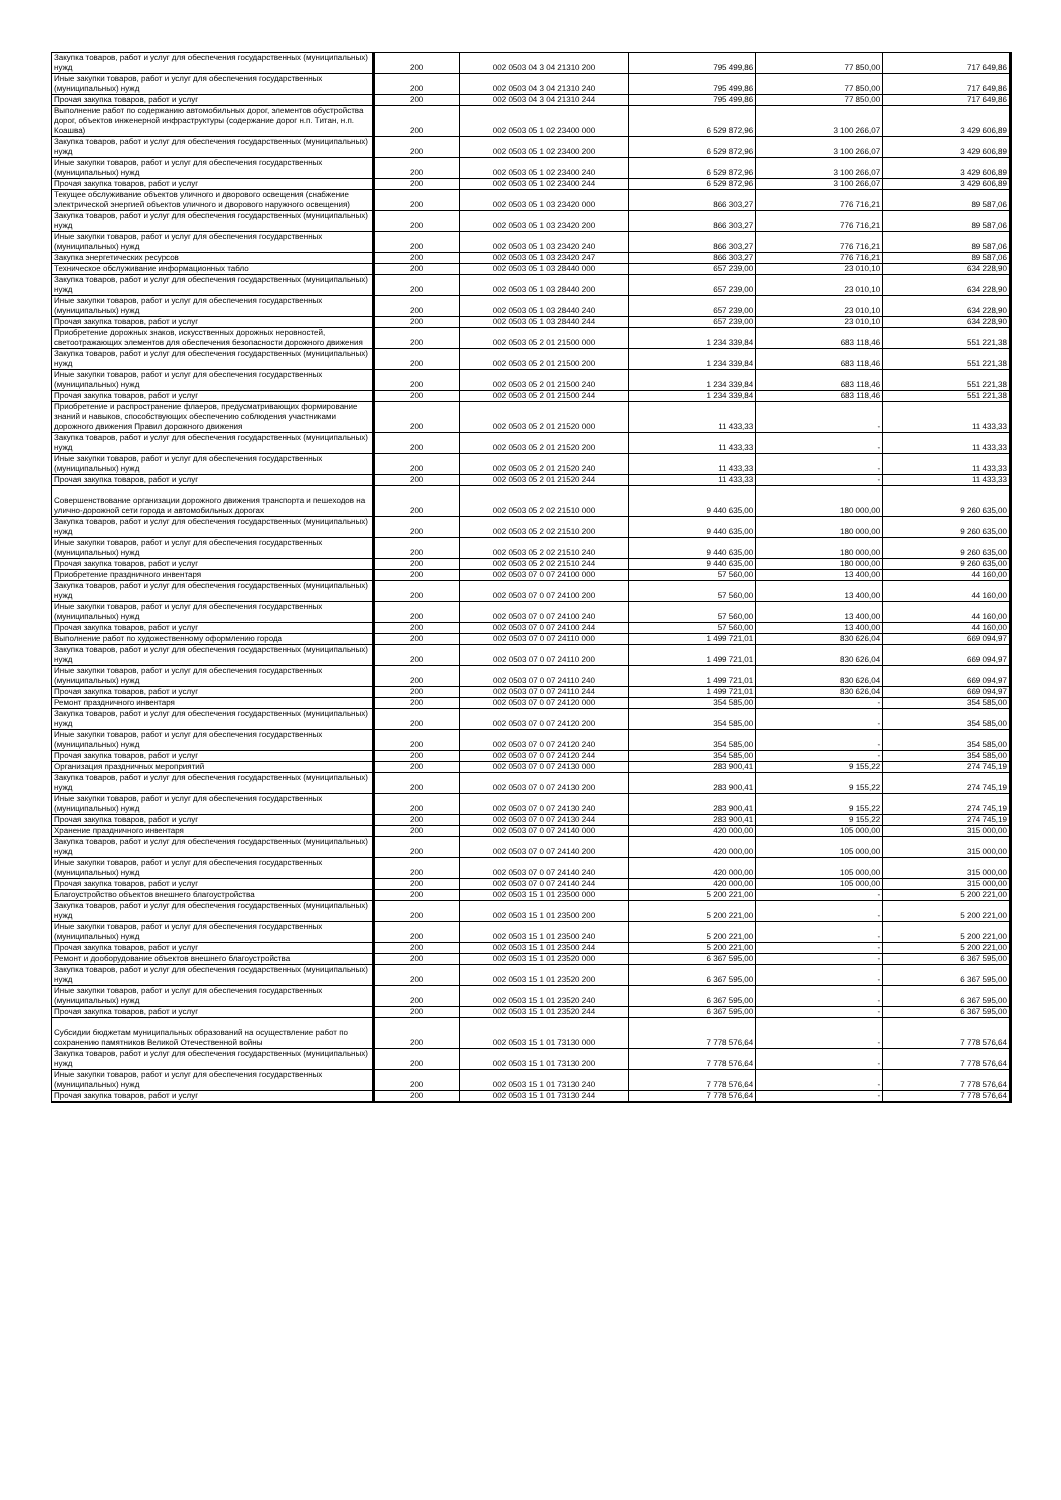| Закупка товаров, работ и услуг для обеспечения государственных (муниципальных) нужд | 200 | 002 0503 04 3 04 21310 200 | 795 499,86 | 77 850,00 | 717 649,86 |
| Иные закупки товаров, работ и услуг для обеспечения государственных (муниципальных) нужд | 200 | 002 0503 04 3 04 21310 240 | 795 499,86 | 77 850,00 | 717 649,86 |
| Прочая закупка товаров, работ и услуг | 200 | 002 0503 04 3 04 21310 244 | 795 499,86 | 77 850,00 | 717 649,86 |
| Выполнение работ по содержанию автомобильных дорог, элементов обустройства дорог, объектов инженерной инфраструктуры (содержание дорог н.п. Титан, н.п. Коашва) | 200 | 002 0503 05 1 02 23400 000 | 6 529 872,96 | 3 100 266,07 | 3 429 606,89 |
| Закупка товаров, работ и услуг для обеспечения государственных (муниципальных) нужд | 200 | 002 0503 05 1 02 23400 200 | 6 529 872,96 | 3 100 266,07 | 3 429 606,89 |
| Иные закупки товаров, работ и услуг для обеспечения государственных (муниципальных) нужд | 200 | 002 0503 05 1 02 23400 240 | 6 529 872,96 | 3 100 266,07 | 3 429 606,89 |
| Прочая закупка товаров, работ и услуг | 200 | 002 0503 05 1 02 23400 244 | 6 529 872,96 | 3 100 266,07 | 3 429 606,89 |
| Текущее обслуживание объектов уличного и дворового освещения (снабжение электрической энергией объектов уличного и дворового наружного освещения) | 200 | 002 0503 05 1 03 23420 000 | 866 303,27 | 776 716,21 | 89 587,06 |
| Закупка товаров, работ и услуг для обеспечения государственных (муниципальных) нужд | 200 | 002 0503 05 1 03 23420 200 | 866 303,27 | 776 716,21 | 89 587,06 |
| Иные закупки товаров, работ и услуг для обеспечения государственных (муниципальных) нужд | 200 | 002 0503 05 1 03 23420 240 | 866 303,27 | 776 716,21 | 89 587,06 |
| Закупка энергетических ресурсов | 200 | 002 0503 05 1 03 23420 247 | 866 303,27 | 776 716,21 | 89 587,06 |
| Техническое обслуживание информационных табло | 200 | 002 0503 05 1 03 28440 000 | 657 239,00 | 23 010,10 | 634 228,90 |
| Закупка товаров, работ и услуг для обеспечения государственных (муниципальных) нужд | 200 | 002 0503 05 1 03 28440 200 | 657 239,00 | 23 010,10 | 634 228,90 |
| Иные закупки товаров, работ и услуг для обеспечения государственных (муниципальных) нужд | 200 | 002 0503 05 1 03 28440 240 | 657 239,00 | 23 010,10 | 634 228,90 |
| Прочая закупка товаров, работ и услуг | 200 | 002 0503 05 1 03 28440 244 | 657 239,00 | 23 010,10 | 634 228,90 |
| Приобретение дорожных знаков, искусственных дорожных неровностей, светоотражающих элементов для обеспечения безопасности дорожного движения | 200 | 002 0503 05 2 01 21500 000 | 1 234 339,84 | 683 118,46 | 551 221,38 |
| Закупка товаров, работ и услуг для обеспечения государственных (муниципальных) нужд | 200 | 002 0503 05 2 01 21500 200 | 1 234 339,84 | 683 118,46 | 551 221,38 |
| Иные закупки товаров, работ и услуг для обеспечения государственных (муниципальных) нужд | 200 | 002 0503 05 2 01 21500 240 | 1 234 339,84 | 683 118,46 | 551 221,38 |
| Прочая закупка товаров, работ и услуг | 200 | 002 0503 05 2 01 21500 244 | 1 234 339,84 | 683 118,46 | 551 221,38 |
| Приобретение и распространение флаеров, предусматривающих формирование знаний и навыков, способствующих обеспечению соблюдения участниками дорожного движения Правил дорожного движения | 200 | 002 0503 05 2 01 21520 000 | 11 433,33 | - | 11 433,33 |
| Закупка товаров, работ и услуг для обеспечения государственных (муниципальных) нужд | 200 | 002 0503 05 2 01 21520 200 | 11 433,33 | - | 11 433,33 |
| Иные закупки товаров, работ и услуг для обеспечения государственных (муниципальных) нужд | 200 | 002 0503 05 2 01 21520 240 | 11 433,33 | - | 11 433,33 |
| Прочая закупка товаров, работ и услуг | 200 | 002 0503 05 2 01 21520 244 | 11 433,33 | - | 11 433,33 |
| Совершенствование организации дорожного движения транспорта и пешеходов на улично-дорожной сети города и автомобильных дорогах | 200 | 002 0503 05 2 02 21510 000 | 9 440 635,00 | 180 000,00 | 9 260 635,00 |
| Закупка товаров, работ и услуг для обеспечения государственных (муниципальных) нужд | 200 | 002 0503 05 2 02 21510 200 | 9 440 635,00 | 180 000,00 | 9 260 635,00 |
| Иные закупки товаров, работ и услуг для обеспечения государственных (муниципальных) нужд | 200 | 002 0503 05 2 02 21510 240 | 9 440 635,00 | 180 000,00 | 9 260 635,00 |
| Прочая закупка товаров, работ и услуг | 200 | 002 0503 05 2 02 21510 244 | 9 440 635,00 | 180 000,00 | 9 260 635,00 |
| Приобретение праздничного инвентаря | 200 | 002 0503 07 0 07 24100 000 | 57 560,00 | 13 400,00 | 44 160,00 |
| Закупка товаров, работ и услуг для обеспечения государственных (муниципальных) нужд | 200 | 002 0503 07 0 07 24100 200 | 57 560,00 | 13 400,00 | 44 160,00 |
| Иные закупки товаров, работ и услуг для обеспечения государственных (муниципальных) нужд | 200 | 002 0503 07 0 07 24100 240 | 57 560,00 | 13 400,00 | 44 160,00 |
| Прочая закупка товаров, работ и услуг | 200 | 002 0503 07 0 07 24100 244 | 57 560,00 | 13 400,00 | 44 160,00 |
| Выполнение работ по художественному оформлению города | 200 | 002 0503 07 0 07 24110 000 | 1 499 721,01 | 830 626,04 | 669 094,97 |
| Закупка товаров, работ и услуг для обеспечения государственных (муниципальных) нужд | 200 | 002 0503 07 0 07 24110 200 | 1 499 721,01 | 830 626,04 | 669 094,97 |
| Иные закупки товаров, работ и услуг для обеспечения государственных (муниципальных) нужд | 200 | 002 0503 07 0 07 24110 240 | 1 499 721,01 | 830 626,04 | 669 094,97 |
| Прочая закупка товаров, работ и услуг | 200 | 002 0503 07 0 07 24110 244 | 1 499 721,01 | 830 626,04 | 669 094,97 |
| Ремонт праздничного инвентаря | 200 | 002 0503 07 0 07 24120 000 | 354 585,00 | - | 354 585,00 |
| Закупка товаров, работ и услуг для обеспечения государственных (муниципальных) нужд | 200 | 002 0503 07 0 07 24120 200 | 354 585,00 | - | 354 585,00 |
| Иные закупки товаров, работ и услуг для обеспечения государственных (муниципальных) нужд | 200 | 002 0503 07 0 07 24120 240 | 354 585,00 | - | 354 585,00 |
| Прочая закупка товаров, работ и услуг | 200 | 002 0503 07 0 07 24120 244 | 354 585,00 | - | 354 585,00 |
| Организация праздничных мероприятий | 200 | 002 0503 07 0 07 24130 000 | 283 900,41 | 9 155,22 | 274 745,19 |
| Закупка товаров, работ и услуг для обеспечения государственных (муниципальных) нужд | 200 | 002 0503 07 0 07 24130 200 | 283 900,41 | 9 155,22 | 274 745,19 |
| Иные закупки товаров, работ и услуг для обеспечения государственных (муниципальных) нужд | 200 | 002 0503 07 0 07 24130 240 | 283 900,41 | 9 155,22 | 274 745,19 |
| Прочая закупка товаров, работ и услуг | 200 | 002 0503 07 0 07 24130 244 | 283 900,41 | 9 155,22 | 274 745,19 |
| Хранение праздничного инвентаря | 200 | 002 0503 07 0 07 24140 000 | 420 000,00 | 105 000,00 | 315 000,00 |
| Закупка товаров, работ и услуг для обеспечения государственных (муниципальных) нужд | 200 | 002 0503 07 0 07 24140 200 | 420 000,00 | 105 000,00 | 315 000,00 |
| Иные закупки товаров, работ и услуг для обеспечения государственных (муниципальных) нужд | 200 | 002 0503 07 0 07 24140 240 | 420 000,00 | 105 000,00 | 315 000,00 |
| Прочая закупка товаров, работ и услуг | 200 | 002 0503 07 0 07 24140 244 | 420 000,00 | 105 000,00 | 315 000,00 |
| Благоустройство объектов внешнего благоустройства | 200 | 002 0503 15 1 01 23500 000 | 5 200 221,00 | - | 5 200 221,00 |
| Закупка товаров, работ и услуг для обеспечения государственных (муниципальных) нужд | 200 | 002 0503 15 1 01 23500 200 | 5 200 221,00 | - | 5 200 221,00 |
| Иные закупки товаров, работ и услуг для обеспечения государственных (муниципальных) нужд | 200 | 002 0503 15 1 01 23500 240 | 5 200 221,00 | - | 5 200 221,00 |
| Прочая закупка товаров, работ и услуг | 200 | 002 0503 15 1 01 23500 244 | 5 200 221,00 | - | 5 200 221,00 |
| Ремонт и дооборудование объектов внешнего благоустройства | 200 | 002 0503 15 1 01 23520 000 | 6 367 595,00 | - | 6 367 595,00 |
| Закупка товаров, работ и услуг для обеспечения государственных (муниципальных) нужд | 200 | 002 0503 15 1 01 23520 200 | 6 367 595,00 | - | 6 367 595,00 |
| Иные закупки товаров, работ и услуг для обеспечения государственных (муниципальных) нужд | 200 | 002 0503 15 1 01 23520 240 | 6 367 595,00 | - | 6 367 595,00 |
| Прочая закупка товаров, работ и услуг | 200 | 002 0503 15 1 01 23520 244 | 6 367 595,00 | - | 6 367 595,00 |
| Субсидии бюджетам муниципальных образований на осуществление работ по сохранению памятников Великой Отечественной войны | 200 | 002 0503 15 1 01 73130 000 | 7 778 576,64 | - | 7 778 576,64 |
| Закупка товаров, работ и услуг для обеспечения государственных (муниципальных) нужд | 200 | 002 0503 15 1 01 73130 200 | 7 778 576,64 | - | 7 778 576,64 |
| Иные закупки товаров, работ и услуг для обеспечения государственных (муниципальных) нужд | 200 | 002 0503 15 1 01 73130 240 | 7 778 576,64 | - | 7 778 576,64 |
| Прочая закупка товаров, работ и услуг | 200 | 002 0503 15 1 01 73130 244 | 7 778 576,64 | - | 7 778 576,64 |